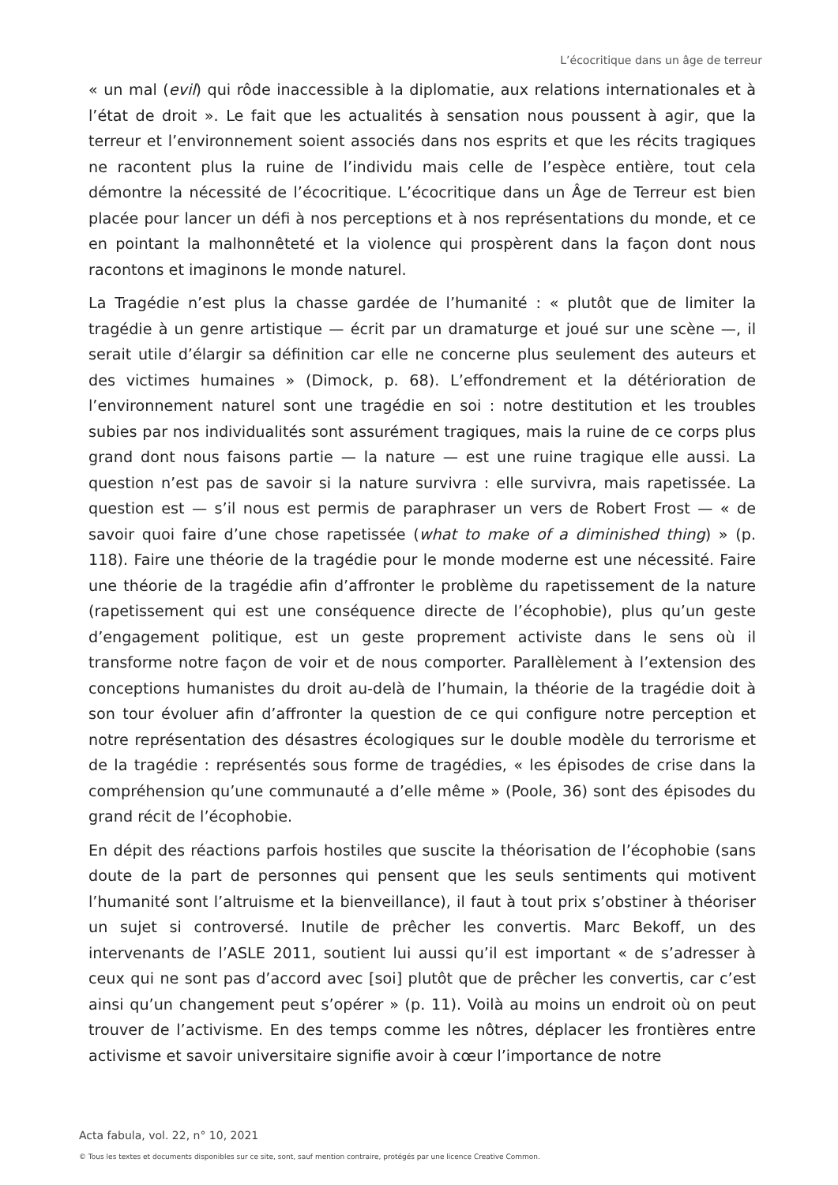L’écocritique dans un âge de terreur
« un mal (evil) qui rôde inaccessible à la diplomatie, aux relations internationales et à l’état de droit ». Le fait que les actualités à sensation nous poussent à agir, que la terreur et l’environnement soient associés dans nos esprits et que les récits tragiques ne racontent plus la ruine de l’individu mais celle de l’espèce entière, tout cela démontre la nécessité de l’écocritique. L’écocritique dans un Âge de Terreur est bien placée pour lancer un défi à nos perceptions et à nos représentations du monde, et ce en pointant la malhonnêteté et la violence qui prospèrent dans la façon dont nous racontons et imaginons le monde naturel.
La Tragédie n’est plus la chasse gardée de l’humanité : « plutôt que de limiter la tragédie à un genre artistique — écrit par un dramaturge et joué sur une scène —, il serait utile d’élargir sa définition car elle ne concerne plus seulement des auteurs et des victimes humaines » (Dimock, p. 68). L’effondrement et la détérioration de l’environnement naturel sont une tragédie en soi : notre destitution et les troubles subies par nos individualités sont assurément tragiques, mais la ruine de ce corps plus grand dont nous faisons partie — la nature — est une ruine tragique elle aussi. La question n’est pas de savoir si la nature survivra : elle survivra, mais rapetissée. La question est — s’il nous est permis de paraphraser un vers de Robert Frost — « de savoir quoi faire d’une chose rapetissée (what to make of a diminished thing) » (p. 118). Faire une théorie de la tragédie pour le monde moderne est une nécessité. Faire une théorie de la tragédie afin d’affronter le problème du rapetissement de la nature (rapetissement qui est une conséquence directe de l’écophobie), plus qu’un geste d’engagement politique, est un geste proprement activiste dans le sens où il transforme notre façon de voir et de nous comporter. Parallèlement à l’extension des conceptions humanistes du droit au-delà de l’humain, la théorie de la tragédie doit à son tour évoluer afin d’affronter la question de ce qui configure notre perception et notre représentation des désastres écologiques sur le double modèle du terrorisme et de la tragédie : représentés sous forme de tragédies, « les épisodes de crise dans la compréhension qu’une communauté a d’elle même » (Poole, 36) sont des épisodes du grand récit de l’écophobie.
En dépit des réactions parfois hostiles que suscite la théorisation de l’écophobie (sans doute de la part de personnes qui pensent que les seuls sentiments qui motivent l’humanité sont l’altruisme et la bienveillance), il faut à tout prix s’obstiner à théoriser un sujet si controversé. Inutile de prêcher les convertis. Marc Bekoff, un des intervenants de l’ASLE 2011, soutient lui aussi qu’il est important « de s’adresser à ceux qui ne sont pas d’accord avec [soi] plutôt que de prêcher les convertis, car c’est ainsi qu’un changement peut s’opérer » (p. 11). Voilà au moins un endroit où on peut trouver de l’activisme. En des temps comme les nôtres, déplacer les frontières entre activisme et savoir universitaire signifie avoir à cœur l’importance de notre
Acta fabula, vol. 22, n° 10, 2021
© Tous les textes et documents disponibles sur ce site, sont, sauf mention contraire, protégés par une licence Creative Common.